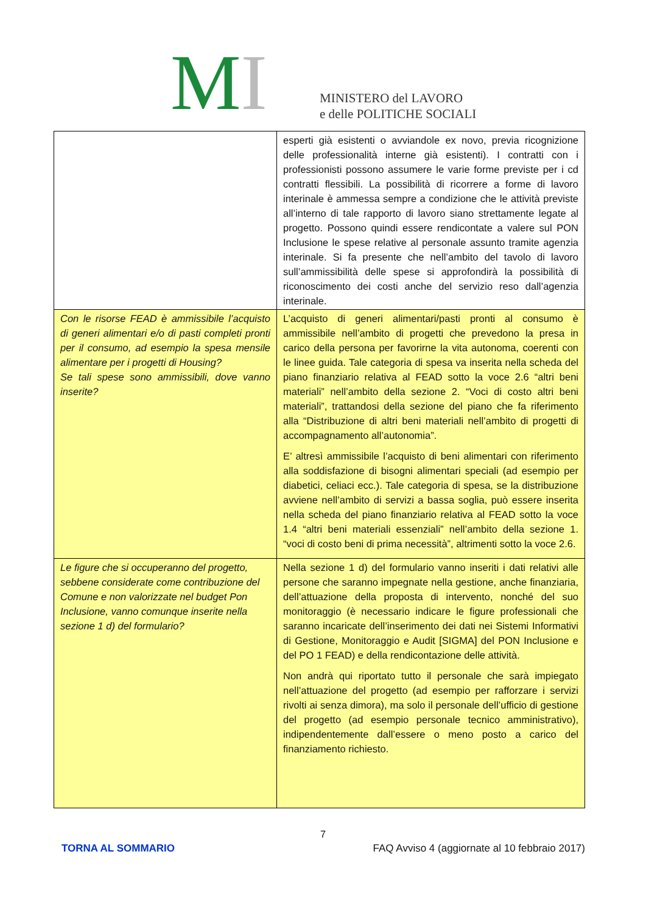MI
MINISTERO del LAVORO
e delle POLITICHE SOCIALI
| | esperti già esistenti o avviandole ex novo, previa ricognizione delle professionalità interne già esistenti). I contratti con i professionisti possono assumere le varie forme previste per i cd contratti flessibili. La possibilità di ricorrere a forme di lavoro interinale è ammessa sempre a condizione che le attività previste all’interno di tale rapporto di lavoro siano strettamente legate al progetto. Possono quindi essere rendicontate a valere sul PON Inclusione le spese relative al personale assunto tramite agenzia interinale. Si fa presente che nell’ambito del tavolo di lavoro sull’ammissibilità delle spese si approfondirà la possibilità di riconoscimento dei costi anche del servizio reso dall’agenzia interinale. |
| Con le risorse FEAD è ammissibile l’acquisto di generi alimentari e/o di pasti completi pronti per il consumo, ad esempio la spesa mensile alimentare per i progetti di Housing? Se tali spese sono ammissibili, dove vanno inserite? | L’acquisto di generi alimentari/pasti pronti al consumo è ammissibile nell’ambito di progetti che prevedono la presa in carico della persona per favorirne la vita autonoma, coerenti con le linee guida. Tale categoria di spesa va inserita nella scheda del piano finanziario relativa al FEAD sotto la voce 2.6 “altri beni materiali” nell’ambito della sezione 2. “Voci di costo altri beni materiali”, trattandosi della sezione del piano che fa riferimento alla “Distribuzione di altri beni materiali nell’ambito di progetti di accompagnamento all’autonomia”. E’ altresì ammissibile l’acquisto di beni alimentari con riferimento alla soddisfazione di bisogni alimentari speciali (ad esempio per diabetici, celiaci ecc.). Tale categoria di spesa, se la distribuzione avviene nell’ambito di servizi a bassa soglia, può essere inserita nella scheda del piano finanziario relativa al FEAD sotto la voce 1.4 “altri beni materiali essenziali” nell’ambito della sezione 1. “voci di costo beni di prima necessità”, altrimenti sotto la voce 2.6. |
| Le figure che si occuperanno del progetto, sebbene considerate come contribuzione del Comune e non valorizzate nel budget Pon Inclusione, vanno comunque inserite nella sezione 1 d) del formulario? | Nella sezione 1 d) del formulario vanno inseriti i dati relativi alle persone che saranno impegnate nella gestione, anche finanziaria, dell’attuazione della proposta di intervento, nonché del suo monitoraggio (è necessario indicare le figure professionali che saranno incaricate dell’inserimento dei dati nei Sistemi Informativi di Gestione, Monitoraggio e Audit [SIGMA] del PON Inclusione e del PO 1 FEAD) e della rendicontazione delle attività. Non andrà qui riportato tutto il personale che sarà impiegato nell’attuazione del progetto (ad esempio per rafforzare i servizi rivolti ai senza dimora), ma solo il personale dell’ufficio di gestione del progetto (ad esempio personale tecnico amministrativo), indipendentemente dall’essere o meno posto a carico del finanziamento richiesto. |
7
TORNA AL SOMMARIO FAQ Avviso 4 (aggiornate al 10 febbraio 2017)